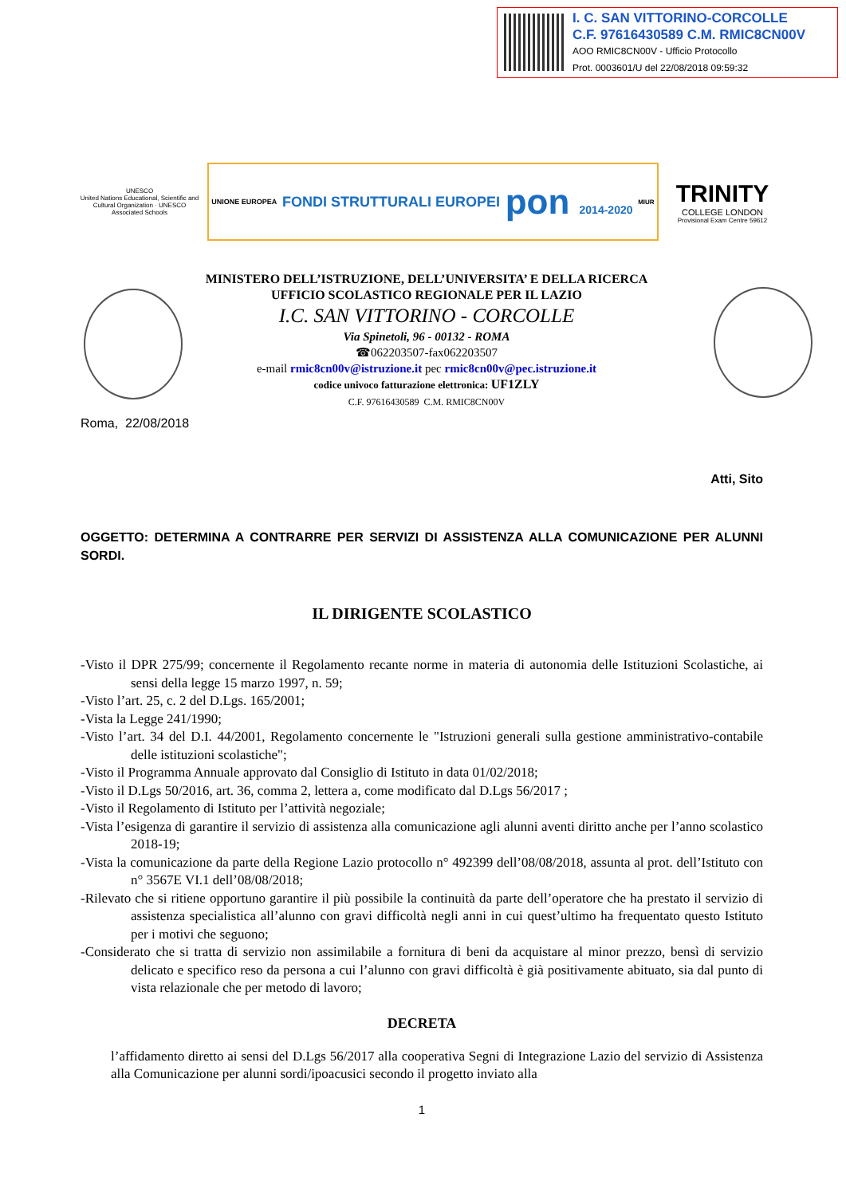I. C. SAN VITTORINO-CORCOLLE
C.F. 97616430589 C.M. RMIC8CN00V
AOO RMIC8CN00V - Ufficio Protocollo
Prot. 0003601/U del 22/08/2018 09:59:32
UNESCO
United Nations Educational, Scientific and Cultural Organization · UNESCO Associated Schools
UNIONE EUROPEA FONDI STRUTTURALI EUROPEI pon 2014-2020 MIUR
TRINITY
COLLEGE LONDON
Provisional Exam Centre 59612
MINISTERO DELL’ISTRUZIONE, DELL’UNIVERSITA’ E DELLA RICERCA
UFFICIO SCOLASTICO REGIONALE PER IL LAZIO
I.C. SAN VITTORINO - CORCOLLE
Via Spinetoli, 96 - 00132 - ROMA
☎062203507-fax062203507
e-mail rmic8cn00v@istruzione.it pec rmic8cn00v@pec.istruzione.it
codice univoco fatturazione elettronica: UF1ZLY
C.F. 97616430589 C.M. RMIC8CN00V
Roma, 22/08/2018
Atti, Sito
OGGETTO: DETERMINA A CONTRARRE PER SERVIZI DI ASSISTENZA ALLA COMUNICAZIONE PER ALUNNI SORDI.
IL DIRIGENTE SCOLASTICO
-Visto il DPR 275/99; concernente il Regolamento recante norme in materia di autonomia delle Istituzioni Scolastiche, ai sensi della legge 15 marzo 1997, n. 59;
-Visto l’art. 25, c. 2 del D.Lgs. 165/2001;
-Vista la Legge 241/1990;
-Visto l’art. 34 del D.I. 44/2001, Regolamento concernente le "Istruzioni generali sulla gestione amministrativo-contabile delle istituzioni scolastiche";
-Visto il Programma Annuale approvato dal Consiglio di Istituto in data 01/02/2018;
-Visto il D.Lgs 50/2016, art. 36, comma 2, lettera a, come modificato dal D.Lgs 56/2017 ;
-Visto il Regolamento di Istituto per l’attività negoziale;
-Vista l’esigenza di garantire il servizio di assistenza alla comunicazione agli alunni aventi diritto anche per l’anno scolastico 2018-19;
-Vista la comunicazione da parte della Regione Lazio protocollo n° 492399 dell’08/08/2018, assunta al prot. dell’Istituto con n° 3567E VI.1 dell’08/08/2018;
-Rilevato che si ritiene opportuno garantire il più possibile la continuità da parte dell’operatore che ha prestato il servizio di assistenza specialistica all’alunno con gravi difficoltà negli anni in cui quest’ultimo ha frequentato questo Istituto per i motivi che seguono;
-Considerato che si tratta di servizio non assimilabile a fornitura di beni da acquistare al minor prezzo, bensì di servizio delicato e specifico reso da persona a cui l’alunno con gravi difficoltà è già positivamente abituato, sia dal punto di vista relazionale che per metodo di lavoro;
DECRETA
l’affidamento diretto ai sensi del D.Lgs 56/2017 alla cooperativa Segni di Integrazione Lazio del servizio di Assistenza alla Comunicazione per alunni sordi/ipoacusici secondo il progetto inviato alla
1